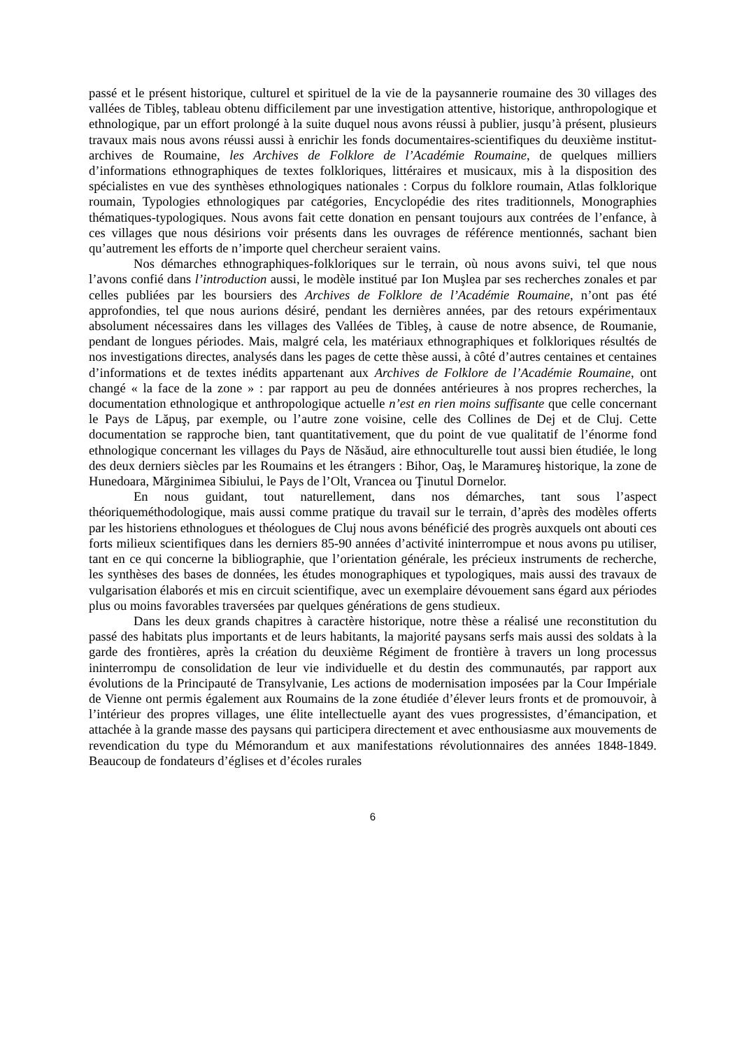passé et le présent historique, culturel et spirituel de la vie de la paysannerie roumaine des 30 villages des vallées de Tibleş, tableau obtenu difficilement par une investigation attentive, historique, anthropologique et ethnologique, par un effort prolongé à la suite duquel nous avons réussi à publier, jusqu’à présent, plusieurs travaux mais nous avons réussi aussi à enrichir les fonds documentaires-scientifiques du deuxième institut-archives de Roumaine, les Archives de Folklore de l’Académie Roumaine, de quelques milliers d’informations ethnographiques de textes folkloriques, littéraires et musicaux, mis à la disposition des spécialistes en vue des synthèses ethnologiques nationales : Corpus du folklore roumain, Atlas folklorique roumain, Typologies ethnologiques par catégories, Encyclopédie des rites traditionnels, Monographies thématiques-typologiques. Nous avons fait cette donation en pensant toujours aux contrées de l’enfance, à ces villages que nous désirions voir présents dans les ouvrages de référence mentionnés, sachant bien qu’autrement les efforts de n’importe quel chercheur seraient vains.
Nos démarches ethnographiques-folkloriques sur le terrain, où nous avons suivi, tel que nous l’avons confié dans l’introduction aussi, le modèle institué par Ion Muşlea par ses recherches zonales et par celles publiées par les boursiers des Archives de Folklore de l’Académie Roumaine, n’ont pas été approfondies, tel que nous aurions désiré, pendant les dernières années, par des retours expérimentaux absolument nécessaires dans les villages des Vallées de Tibleş, à cause de notre absence, de Roumanie, pendant de longues périodes. Mais, malgré cela, les matériaux ethnographiques et folkloriques résultés de nos investigations directes, analysés dans les pages de cette thèse aussi, à côté d’autres centaines et centaines d’informations et de textes inédits appartenant aux Archives de Folklore de l’Académie Roumaine, ont changé « la face de la zone » : par rapport au peu de données antérieures à nos propres recherches, la documentation ethnologique et anthropologique actuelle n’est en rien moins suffisante que celle concernant le Pays de Lăpuş, par exemple, ou l’autre zone voisine, celle des Collines de Dej et de Cluj. Cette documentation se rapproche bien, tant quantitativement, que du point de vue qualitatif de l’énorme fond ethnologique concernant les villages du Pays de Năsăud, aire ethnoculturelle tout aussi bien étudiée, le long des deux derniers siècles par les Roumains et les étrangers : Bihor, Oaş, le Maramureş historique, la zone de Hunedoara, Mărginimea Sibiului, le Pays de l’Olt, Vrancea ou Ţinutul Dornelor.
En nous guidant, tout naturellement, dans nos démarches, tant sous l’aspect théoriqueméthodologique, mais aussi comme pratique du travail sur le terrain, d’après des modèles offerts par les historiens ethnologues et théologues de Cluj nous avons bénéficié des progrès auxquels ont abouti ces forts milieux scientifiques dans les derniers 85-90 années d’activité ininterrompue et nous avons pu utiliser, tant en ce qui concerne la bibliographie, que l’orientation générale, les précieux instruments de recherche, les synthèses des bases de données, les études monographiques et typologiques, mais aussi des travaux de vulgarisation élaborés et mis en circuit scientifique, avec un exemplaire dévouement sans égard aux périodes plus ou moins favorables traversées par quelques générations de gens studieux.
Dans les deux grands chapitres à caractère historique, notre thèse a réalisé une reconstitution du passé des habitats plus importants et de leurs habitants, la majorité paysans serfs mais aussi des soldats à la garde des frontières, après la création du deuxième Régiment de frontière à travers un long processus ininterrompu de consolidation de leur vie individuelle et du destin des communautés, par rapport aux évolutions de la Principauté de Transylvanie, Les actions de modernisation imposées par la Cour Impériale de Vienne ont permis également aux Roumains de la zone étudiée d’élever leurs fronts et de promouvoir, à l’intérieur des propres villages, une élite intellectuelle ayant des vues progressistes, d’émancipation, et attachée à la grande masse des paysans qui participera directement et avec enthousiasme aux mouvements de revendication du type du Mémorandum et aux manifestations révolutionnaires des années 1848-1849. Beaucoup de fondateurs d’églises et d’écoles rurales
6